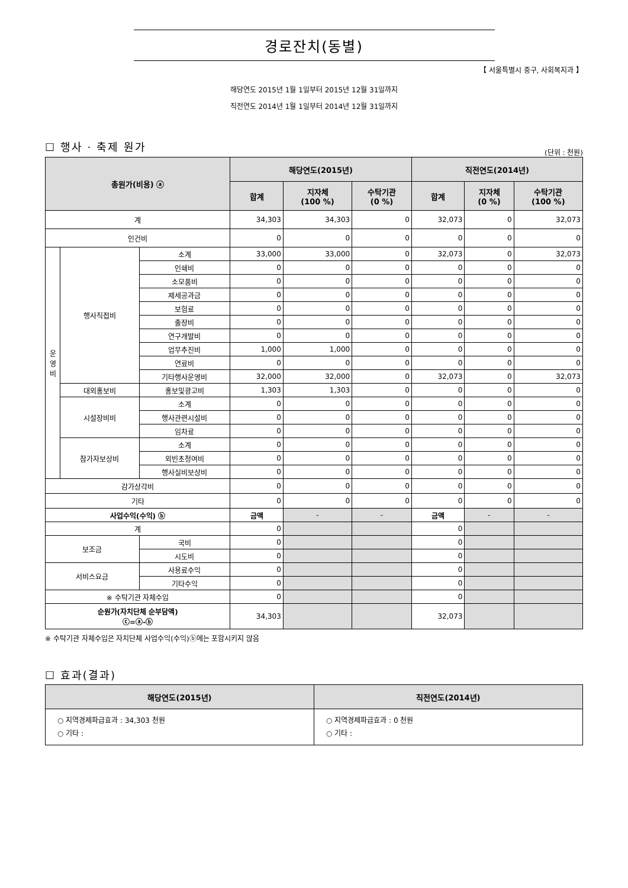경로잔치(동별)
【 서울특별시 중구, 사회복지과 】
해당연도 2015년 1월 1일부터 2015년 12월 31일까지
직전연도 2014년 1월 1일부터 2014년 12월 31일까지
☐ 행사 · 축제 원가
(단위 : 천원)
| 총원가(비용) ⓐ | | | 해당연도(2015년) | | | 직전연도(2014년) | | |
| --- | --- | --- | --- | --- | --- | --- | --- | --- |
| | | | 합계 | 지자체 (100 %) | 수탁기관 (0 %) | 합계 | 지자체 (0 %) | 수탁기관 (100 %) |
| 계 | | | 34,303 | 34,303 | 0 | 32,073 | 0 | 32,073 |
| 인건비 | | | 0 | 0 | 0 | 0 | 0 | 0 |
| 운 영 비 | 행사직접비 | 소계 | 33,000 | 33,000 | 0 | 32,073 | 0 | 32,073 |
| | | 인쇄비 | 0 | 0 | 0 | 0 | 0 | 0 |
| | | 소모품비 | 0 | 0 | 0 | 0 | 0 | 0 |
| | | 제세공과금 | 0 | 0 | 0 | 0 | 0 | 0 |
| | | 보험료 | 0 | 0 | 0 | 0 | 0 | 0 |
| | | 출장비 | 0 | 0 | 0 | 0 | 0 | 0 |
| | | 연구개발비 | 0 | 0 | 0 | 0 | 0 | 0 |
| | | 업무추진비 | 1,000 | 1,000 | 0 | 0 | 0 | 0 |
| | | 연료비 | 0 | 0 | 0 | 0 | 0 | 0 |
| | | 기타행사운영비 | 32,000 | 32,000 | 0 | 32,073 | 0 | 32,073 |
| | 대외홍보비 | 홍보및광고비 | 1,303 | 1,303 | 0 | 0 | 0 | 0 |
| | 시설장비비 | 소계 | 0 | 0 | 0 | 0 | 0 | 0 |
| | | 행사관련시설비 | 0 | 0 | 0 | 0 | 0 | 0 |
| | | 임차료 | 0 | 0 | 0 | 0 | 0 | 0 |
| | 참가자보상비 | 소계 | 0 | 0 | 0 | 0 | 0 | 0 |
| | | 외빈초청여비 | 0 | 0 | 0 | 0 | 0 | 0 |
| | | 행사실비보상비 | 0 | 0 | 0 | 0 | 0 | 0 |
| 감가상각비 | | | 0 | 0 | 0 | 0 | 0 | 0 |
| 기타 | | | 0 | 0 | 0 | 0 | 0 | 0 |
| 사업수익(수익) ⓑ | | | 금액 | - | - | 금액 | - | - |
| 계 | | | 0 | | | 0 | | |
| 보조금 | | 국비 | 0 | | | 0 | | |
| | | 시도비 | 0 | | | 0 | | |
| 서비스요금 | | 사용료수익 | 0 | | | 0 | | |
| | | 기타수익 | 0 | | | 0 | | |
| ※ 수탁기관 자체수입 | | | 0 | | | 0 | | |
| 순원가(자치단체 순부담액) ⓒ=ⓐ-ⓑ | | | 34,303 | | | 32,073 | | |
※ 수탁기관 자체수입은 자치단체 사업수익(수익)ⓑ에는 포함시키지 않음
☐ 효과(결과)
| 해당연도(2015년) | 직전연도(2014년) |
| --- | --- |
| ○ 지역경제파급효과 : 34,303 천원 ○ 기타 : | ○ 지역경제파급효과 : 0 천원 ○ 기타 : |